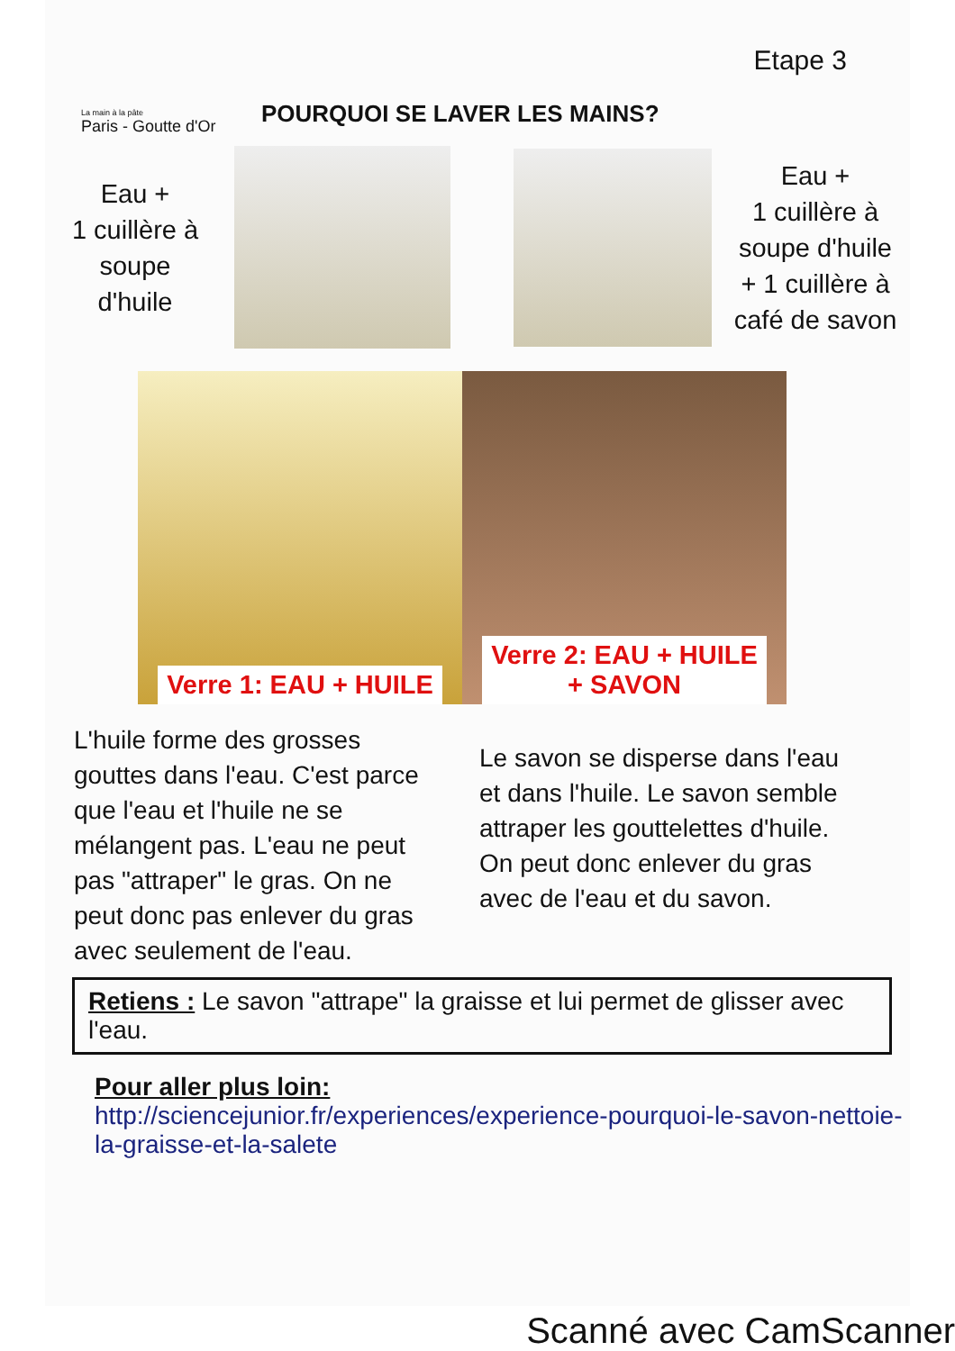La main à la pâte
Paris - Goutte d'Or
Etape 3
POURQUOI SE LAVER LES MAINS?
Eau +
1 cuillère à
soupe
d'huile
Eau +
1 cuillère à
soupe d'huile
+ 1 cuillère à
café de savon
Verre 1: EAU + HUILE Verre 2: EAU + HUILE
+ SAVON
L'huile forme des grosses gouttes dans l'eau. C'est parce que l'eau et l'huile ne se mélangent pas. L'eau ne peut pas "attraper" le gras. On ne peut donc pas enlever du gras avec seulement de l'eau.
Le savon se disperse dans l'eau et dans l'huile. Le savon semble attraper les gouttelettes d'huile. On peut donc enlever du gras avec de l'eau et du savon.
Retiens : Le savon "attrape" la graisse et lui permet de glisser avec l'eau.
Pour aller plus loin:
http://sciencejunior.fr/experiences/experience-pourquoi-le-savon-nettoie-la-graisse-et-la-salete
Scanné avec CamScanner